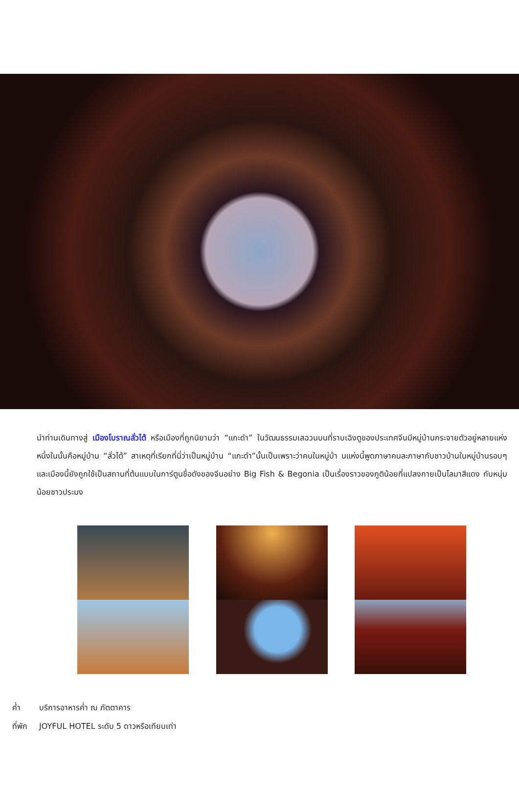นำท่านเดินทางสู่ เมืองโบราณลั่วไต้ หรือเมืองที่ถูกนิยามว่า “แกะดำ” ในวัฒนธรรมเสฉวนบนที่ราบเฉิงตูของประเทศจีนมีหมู่บ้านกระจายตัวอยู่หลายแห่ง หนึ่งในนั้นคือหมู่บ้าน “ลั่วไต้” สาเหตุที่เรียกที่นี่ว่าเป็นหมู่บ้าน “แกะดำ”นั้นเป็นเพราะว่าคนในหมู่บ้า นแห่งนี้พูดภาษาคนละภาษากับชาวบ้านในหมู่บ้านรอบๆ และเมืองนี้ยังถูกใช้เป็นสถานที่ต้นแบบในการ์ตูนชื่อดังของจีนอย่าง Big Fish & Begonia เป็นเรื่องราวของภูติน้อยที่แปลงกายเป็นโลมาสีแดง กับหนุ่มน้อยชาวประมง
ค่ำ บริการอาหารค่ำ ณ ภัตตาคาร
ที่พัก JOYFUL HOTEL ระดับ 5 ดาวหรือเทียบเท่า